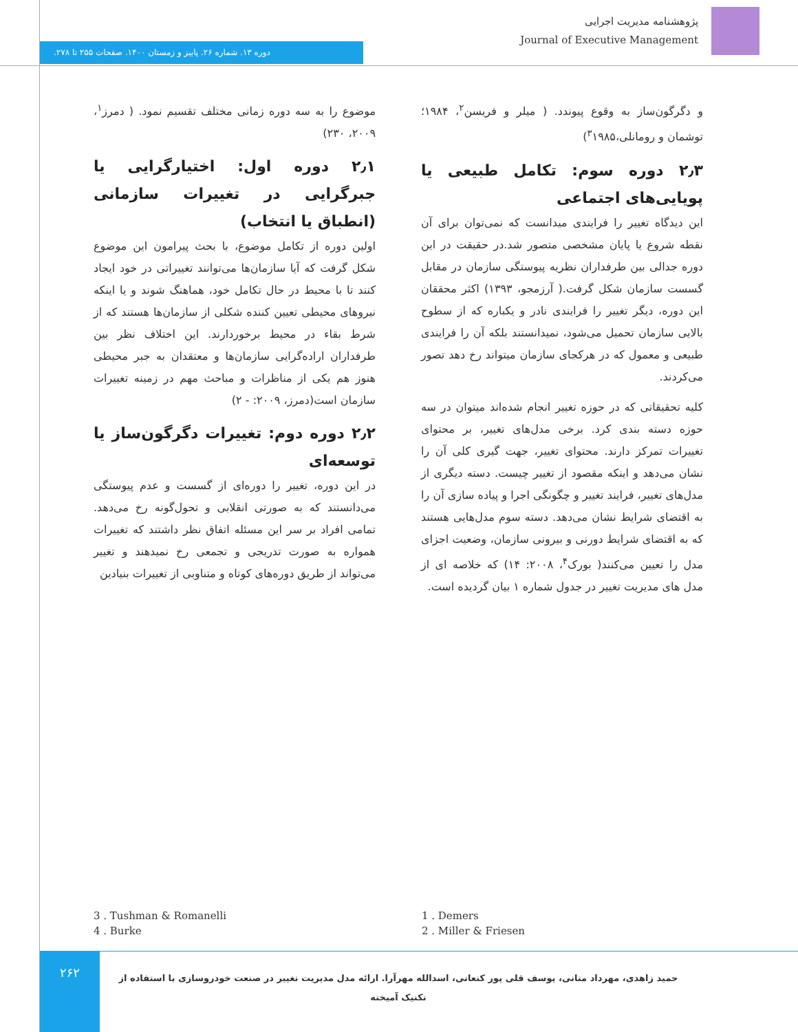پژوهشنامه مدیریت اجرایی
Journal of Executive Management
دوره ۱۳. شماره ۲۶. پاییز و زمستان ۱۴۰۰. صفحات ۲۵۵ تا ۲۷۸.
موضوع را به سه دوره زمانی مختلف تقسیم نمود. ( دمرز<sup>۱</sup>، ۲۰۰۹، ۲۳۰)
۲٫۱ دوره اول: اختیارگرایی یا جبرگرایی در تغییرات سازمانی (انطباق یا انتخاب)
اولین دوره از تکامل موضوع، با بحث پیرامون این موضوع شکل گرفت که آیا سازمان‌ها می‌توانند تغییراتی در خود ایجاد کنند تا با محیط در حال تکامل خود، هماهنگ شوند و یا اینکه نیروهای محیطی تعیین کننده شکلی از سازمان‌ها هستند که از شرط بقاء در محیط برخوردارند. این اختلاف نظر بین طرفداران اراده‌گرایی سازمان‌ها و معتقدان به جبر محیطی هنوز هم یکی از مناظرات و مباحث مهم در زمینه تغییرات سازمان است(دمرز، ۲۰۰۹: - ۲)
۲٫۲ دوره دوم: تغییرات دگرگون‌ساز یا توسعه‌ای
در این دوره، تغییر را دوره‌ای از گسست و عدم پیوستگی می‌دانستند که به صورتی انقلابی و تحول‌گونه رخ می‌دهد. تمامی افراد بر سر این مسئله اتفاق نظر داشتند که تغییرات همواره به صورت تدریجی و تجمعی رخ نمیدهند و تغییر می‌تواند از طریق دوره‌های کوتاه و متناوبی از تغییرات بنیادین
و دگرگون‌ساز به وقوع پیوندد. ( میلر و فریسن<sup>۲</sup>، ۱۹۸۴؛ توشمان و رومانلی،<sup>۳</sup>۱۹۸۵)
۲٫۳ دوره سوم: تکامل طبیعی یا پویایی‌های اجتماعی
این دیدگاه تغییر را فرایندی میدانست که نمی‌توان برای آن نقطه شروع یا پایان مشخصی متصور شد.در حقیقت در این دوره جدالی بین طرفداران نظریه پیوستگی سازمان در مقابل گسست سازمان شکل گرفت.( آرزمجو، ۱۳۹۳) اکثر محققان این دوره، دیگر تغییر را فرایندی نادر و یکباره که از سطوح بالایی سازمان تحمیل می‌شود، نمیدانستند بلکه آن را فرایندی طبیعی و معمول که در هرکجای سازمان میتواند رخ دهد تصور می‌کردند.
کلیه تحقیقاتی که در حوزه تغییر انجام شده‌اند میتوان در سه حوزه دسته بندی کرد. برخی مدل‌های تغییر، بر محتوای تغییرات تمرکز دارند. محتوای تغییر، جهت گیری کلی آن را نشان می‌دهد و اینکه مقصود از تغییر چیست. دسته دیگری از مدل‌های تغییر، فرایند تغییر و چگونگی اجرا و پیاده سازی آن را به اقتضای شرایط نشان می‌دهد. دسته سوم مدل‌هایی هستند که به اقتضای شرایط دورنی و بیرونی سازمان، وضعیت اجزای مدل را تعیین می‌کنند( بورک<sup>۴</sup>، ۲۰۰۸: ۱۴) که خلاصه ای از مدل های مدیریت تغییر در جدول شماره ۱ بیان گردیده است.
1 . Demers
2 . Miller & Friesen
3 . Tushman & Romanelli
4 . Burke
۲۶۲
حمید زاهدی، مهرداد متانی، یوسف قلی پور کنعانی، اسدالله مهرآرا. ارائه مدل مدیریت تغییر در صنعت خودروسازی با استفاده از تکنیک آمیخته